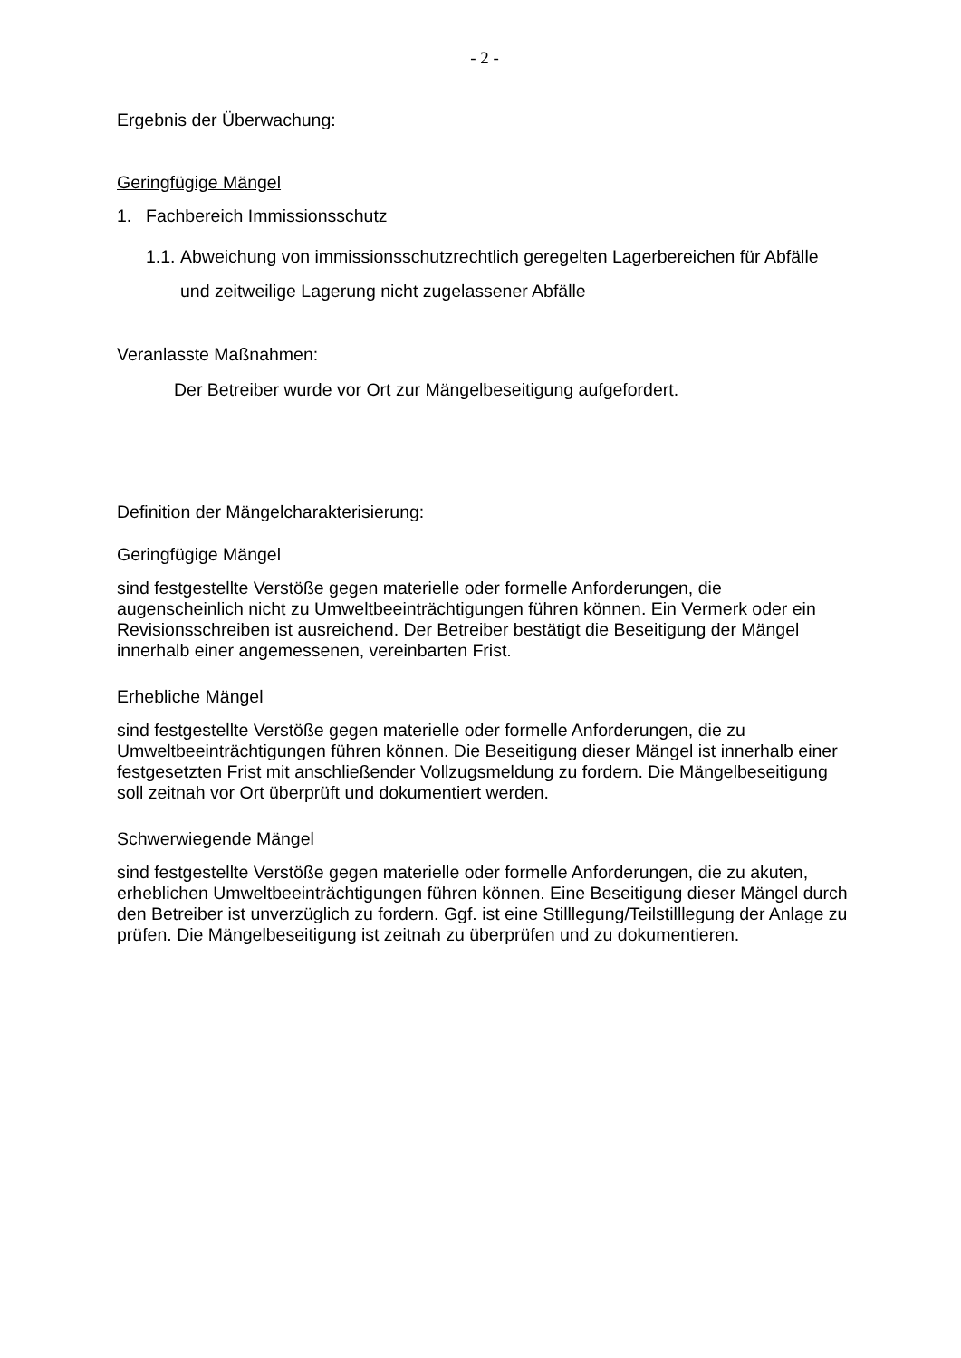- 2 -
Ergebnis der Überwachung:
Geringfügige Mängel
1. Fachbereich Immissionsschutz
1.1. Abweichung von immissionsschutzrechtlich geregelten Lagerbereichen für Abfälle und zeitweilige Lagerung nicht zugelassener Abfälle
Veranlasste Maßnahmen:
Der Betreiber wurde vor Ort zur Mängelbeseitigung aufgefordert.
Definition der Mängelcharakterisierung:
Geringfügige Mängel
sind festgestellte Verstöße gegen materielle oder formelle Anforderungen, die augenscheinlich nicht zu Umweltbeeinträchtigungen führen können. Ein Vermerk oder ein Revisionsschreiben ist ausreichend. Der Betreiber bestätigt die Beseitigung der Mängel innerhalb einer angemessenen, vereinbarten Frist.
Erhebliche Mängel
sind festgestellte Verstöße gegen materielle oder formelle Anforderungen, die zu Umweltbeeinträchtigungen führen können. Die Beseitigung dieser Mängel ist innerhalb einer festgesetzten Frist mit anschließender Vollzugsmeldung zu fordern. Die Mängelbeseitigung soll zeitnah vor Ort überprüft und dokumentiert werden.
Schwerwiegende Mängel
sind festgestellte Verstöße gegen materielle oder formelle Anforderungen, die zu akuten, erheblichen Umweltbeeinträchtigungen führen können. Eine Beseitigung dieser Mängel durch den Betreiber ist unverzüglich zu fordern. Ggf. ist eine Stilllegung/Teilstilllegung der Anlage zu prüfen. Die Mängelbeseitigung ist zeitnah zu überprüfen und zu dokumentieren.